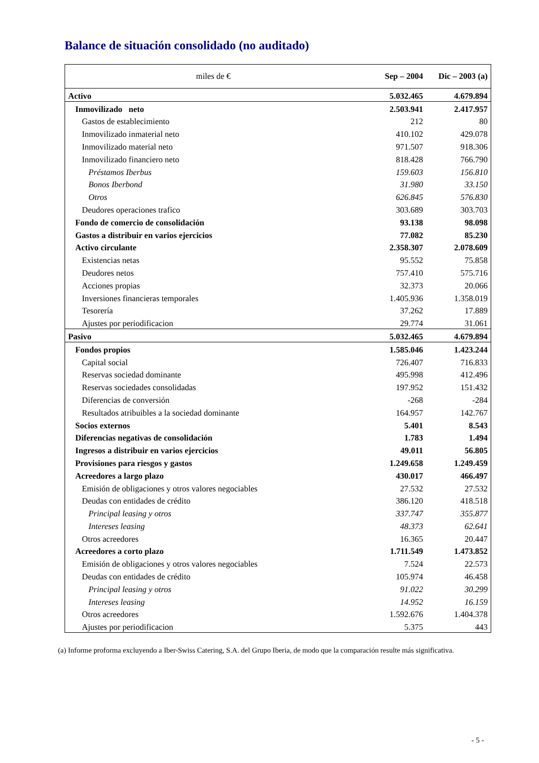Balance de situación consolidado (no auditado)
| miles de € | Sep – 2004 | Dic – 2003 (a) |
| --- | --- | --- |
| Activo | 5.032.465 | 4.679.894 |
| Inmovilizado neto | 2.503.941 | 2.417.957 |
| Gastos de establecimiento | 212 | 80 |
| Inmovilizado inmaterial neto | 410.102 | 429.078 |
| Inmovilizado material neto | 971.507 | 918.306 |
| Inmovilizado financiero neto | 818.428 | 766.790 |
| Préstamos Iberbus | 159.603 | 156.810 |
| Bonos Iberbond | 31.980 | 33.150 |
| Otros | 626.845 | 576.830 |
| Deudores operaciones trafico | 303.689 | 303.703 |
| Fondo de comercio de consolidación | 93.138 | 98.098 |
| Gastos a distribuir en varios ejercicios | 77.082 | 85.230 |
| Activo circulante | 2.358.307 | 2.078.609 |
| Existencias netas | 95.552 | 75.858 |
| Deudores netos | 757.410 | 575.716 |
| Acciones propias | 32.373 | 20.066 |
| Inversiones financieras temporales | 1.405.936 | 1.358.019 |
| Tesorería | 37.262 | 17.889 |
| Ajustes por periodificacion | 29.774 | 31.061 |
| Pasivo | 5.032.465 | 4.679.894 |
| Fondos propios | 1.585.046 | 1.423.244 |
| Capital social | 726.407 | 716.833 |
| Reservas sociedad dominante | 495.998 | 412.496 |
| Reservas sociedades consolidadas | 197.952 | 151.432 |
| Diferencias de conversión | -268 | -284 |
| Resultados atribuibles a la sociedad dominante | 164.957 | 142.767 |
| Socios externos | 5.401 | 8.543 |
| Diferencias negativas de consolidación | 1.783 | 1.494 |
| Ingresos a distribuir en varios ejercicios | 49.011 | 56.805 |
| Provisiones para riesgos y gastos | 1.249.658 | 1.249.459 |
| Acreedores a largo plazo | 430.017 | 466.497 |
| Emisión de obligaciones y otros valores negociables | 27.532 | 27.532 |
| Deudas con entidades de crédito | 386.120 | 418.518 |
| Principal leasing y otros | 337.747 | 355.877 |
| Intereses leasing | 48.373 | 62.641 |
| Otros acreedores | 16.365 | 20.447 |
| Acreedores a corto plazo | 1.711.549 | 1.473.852 |
| Emisión de obligaciones y otros valores negociables | 7.524 | 22.573 |
| Deudas con entidades de crédito | 105.974 | 46.458 |
| Principal leasing y otros | 91.022 | 30.299 |
| Intereses leasing | 14.952 | 16.159 |
| Otros acreedores | 1.592.676 | 1.404.378 |
| Ajustes por periodificacion | 5.375 | 443 |
(a) Informe proforma excluyendo a Iber-Swiss Catering, S.A. del Grupo Iberia, de modo que la comparación resulte más significativa.
- 5 -